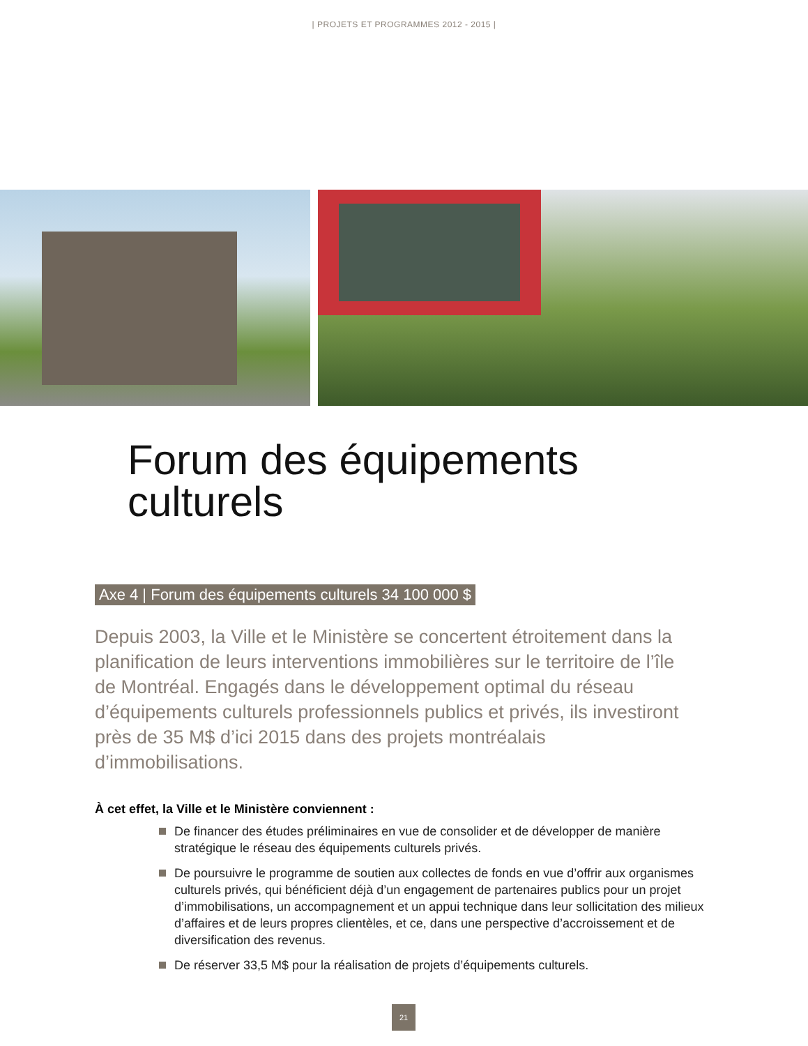| PROJETS ET PROGRAMMES 2012 - 2015 |
Forum des équipements
culturels
Axe 4 | Forum des équipements culturels 34 100 000 $
Depuis 2003, la Ville et le Ministère se concertent étroitement dans la planification de leurs interventions immobilières sur le territoire de l’île de Montréal. Engagés dans le développement optimal du réseau d’équipements culturels professionnels publics et privés, ils investiront près de 35 M$ d’ici 2015 dans des projets montréalais d’immobilisations.
À cet effet, la Ville et le Ministère conviennent :
De financer des études préliminaires en vue de consolider et de développer de manière stratégique le réseau des équipements culturels privés.
De poursuivre le programme de soutien aux collectes de fonds en vue d’offrir aux organismes culturels privés, qui bénéficient déjà d’un engagement de partenaires publics pour un projet d’immobilisations, un accompagnement et un appui technique dans leur sollicitation des milieux d’affaires et de leurs propres clientèles, et ce, dans une perspective d’accroissement et de diversification des revenus.
De réserver 33,5 M$ pour la réalisation de projets d’équipements culturels.
21